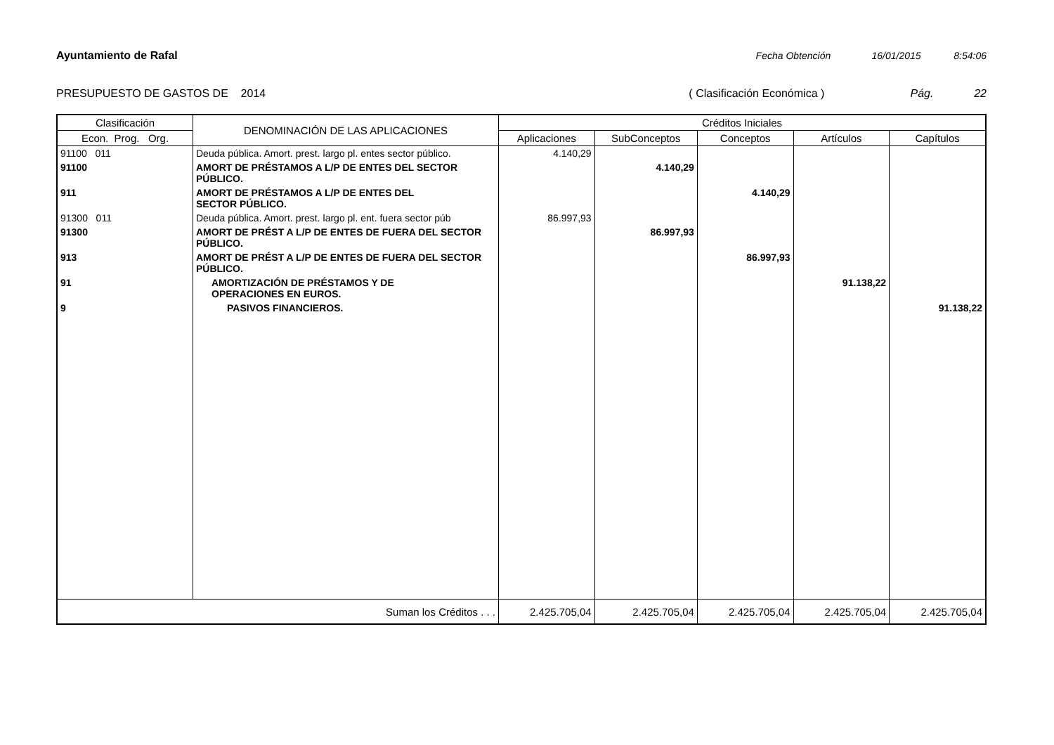Ayuntamiento de Rafal Fecha Obtención 16/01/2015 8:54:06
PRESUPUESTO DE GASTOS DE 2014 ( Clasificación Económica ) Pág. 22
| Clasificación | DENOMINACIÓN DE LAS APLICACIONES | Créditos Iniciales | | | | |
| --- | --- | --- | --- | --- | --- | --- |
| Econ. Prog. Org. | | Aplicaciones | SubConceptos | Conceptos | Artículos | Capítulos |
| 91100 011 | Deuda pública. Amort. prest. largo pl. entes sector público. | 4.140,29 | | | | |
| 91100 | AMORT DE PRÉSTAMOS A L/P DE ENTES DEL SECTOR PÚBLICO. | | 4.140,29 | | | |
| 911 | AMORT DE PRÉSTAMOS A L/P DE ENTES DEL SECTOR PÚBLICO. | | | 4.140,29 | | |
| 91300 011 | Deuda pública. Amort. prest. largo pl. ent. fuera sector púb | 86.997,93 | | | | |
| 91300 | AMORT DE PRÉST A L/P DE ENTES DE FUERA DEL SECTOR PÚBLICO. | | 86.997,93 | | | |
| 913 | AMORT DE PRÉST A L/P DE ENTES DE FUERA DEL SECTOR PÚBLICO. | | | 86.997,93 | | |
| 91 | AMORTIZACIÓN DE PRÉSTAMOS Y DE OPERACIONES EN EUROS. | | | | 91.138,22 | |
| 9 | PASIVOS FINANCIEROS. | | | | | 91.138,22 |
| Suman los Créditos . . . | | 2.425.705,04 | 2.425.705,04 | 2.425.705,04 | 2.425.705,04 | 2.425.705,04 |